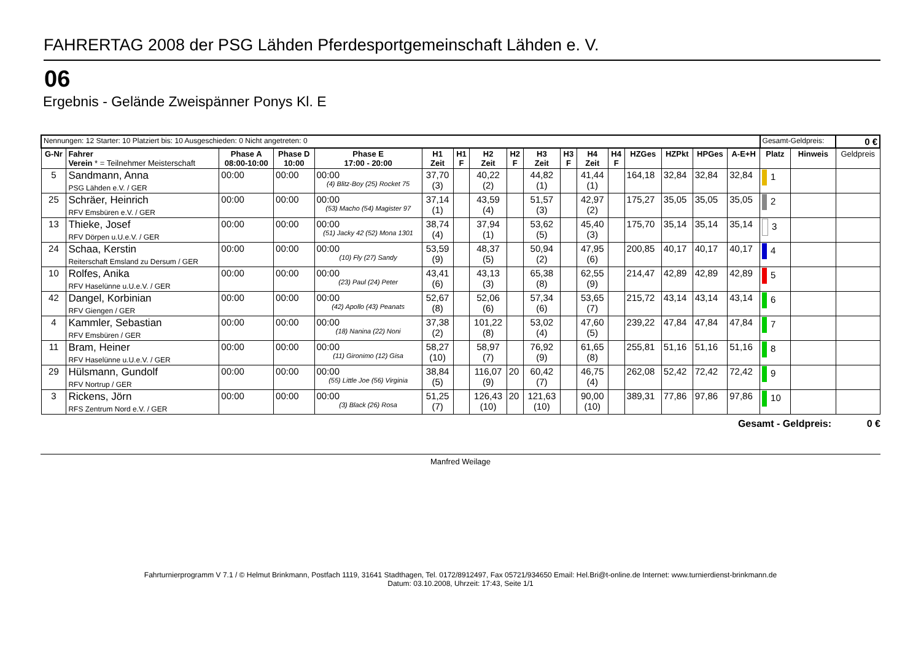FAHRERTAG 2008 der PSG Lähden Pferdesportgemeinschaft Lähden e. V.
06
Ergebnis - Gelände Zweispänner Ponys Kl. E
| Nennungen: 12 Starter: 10 Platziert bis: 10 Ausgeschieden: 0 Nicht angetreten: 0 | | | | | | | | | | | | | | | | | Gesamt-Geldpreis: | | | 0 € |
| G-Nr | Fahrer Verein * = Teilnehmer Meisterschaft | Phase A 08:00-10:00 | Phase D 10:00 | Phase E 17:00 - 20:00 | H1 Zeit | H1 F | H2 Zeit | H2 F | H3 Zeit | H3 F | H4 Zeit | H4 F | HZGes | HZPkt | HPGes | A-E+H | Platz | Hinweis | Geldpreis | |
| 5 | Sandmann, Anna PSG Lähden e.V. / GER | 00:00 | 00:00 | 00:00 (4) Blitz-Boy (25) Rocket 75 | 37,70 (3) | | 40,22 (2) | | 44,82 (1) | | 41,44 (1) | | 164,18 | 32,84 | 32,84 | 32,84 | 1 | | | |
| 25 | Schräer, Heinrich RFV Emsbüren e.V. / GER | 00:00 | 00:00 | 00:00 (53) Macho (54) Magister 97 | 37,14 (1) | | 43,59 (4) | | 51,57 (3) | | 42,97 (2) | | 175,27 | 35,05 | 35,05 | 35,05 | 2 | | | |
| 13 | Thieke, Josef RFV Dörpen u.U.e.V. / GER | 00:00 | 00:00 | 00:00 (51) Jacky 42 (52) Mona 1301 | 38,74 (4) | | 37,94 (1) | | 53,62 (5) | | 45,40 (3) | | 175,70 | 35,14 | 35,14 | 35,14 | 3 | | | |
| 24 | Schaa, Kerstin Reiterschaft Emsland zu Dersum / GER | 00:00 | 00:00 | 00:00 (10) Fly (27) Sandy | 53,59 (9) | | 48,37 (5) | | 50,94 (2) | | 47,95 (6) | | 200,85 | 40,17 | 40,17 | 40,17 | 4 | | | |
| 10 | Rolfes, Anika RFV Haselünne u.U.e.V. / GER | 00:00 | 00:00 | 00:00 (23) Paul (24) Peter | 43,41 (6) | | 43,13 (3) | | 65,38 (8) | | 62,55 (9) | | 214,47 | 42,89 | 42,89 | 42,89 | 5 | | | |
| 42 | Dangel, Korbinian RFV Giengen / GER | 00:00 | 00:00 | 00:00 (42) Apollo (43) Peanats | 52,67 (8) | | 52,06 (6) | | 57,34 (6) | | 53,65 (7) | | 215,72 | 43,14 | 43,14 | 43,14 | 6 | | | |
| 4 | Kammler, Sebastian RFV Emsbüren / GER | 00:00 | 00:00 | 00:00 (18) Nanina (22) Noni | 37,38 (2) | | 101,22 (8) | | 53,02 (4) | | 47,60 (5) | | 239,22 | 47,84 | 47,84 | 47,84 | 7 | | | |
| 11 | Bram, Heiner RFV Haselünne u.U.e.V. / GER | 00:00 | 00:00 | 00:00 (11) Gironimo (12) Gisa | 58,27 (10) | | 58,97 (7) | | 76,92 (9) | | 61,65 (8) | | 255,81 | 51,16 | 51,16 | 51,16 | 8 | | | |
| 29 | Hülsmann, Gundolf RFV Nortrup / GER | 00:00 | 00:00 | 00:00 (55) Little Joe (56) Virginia | 38,84 (5) | | 116,07 (9) | 20 | 60,42 (7) | | 46,75 (4) | | 262,08 | 52,42 | 72,42 | 72,42 | 9 | | | |
| 3 | Rickens, Jörn RFS Zentrum Nord e.V. / GER | 00:00 | 00:00 | 00:00 (3) Black (26) Rosa | 51,25 (7) | | 126,43 (10) | 20 | 121,63 (10) | | 90,00 (10) | | 389,31 | 77,86 | 97,86 | 97,86 | 10 | | | |
Gesamt - Geldpreis: 0 €
Manfred Weilage
Fahrturnierprogramm V 7.1 / © Helmut Brinkmann, Postfach 1119, 31641 Stadthagen, Tel. 0172/8912497, Fax 05721/934650 Email: Hel.Bri@t-online.de Internet: www.turnierdienst-brinkmann.de
Datum: 03.10.2008, Uhrzeit: 17:43, Seite 1/1